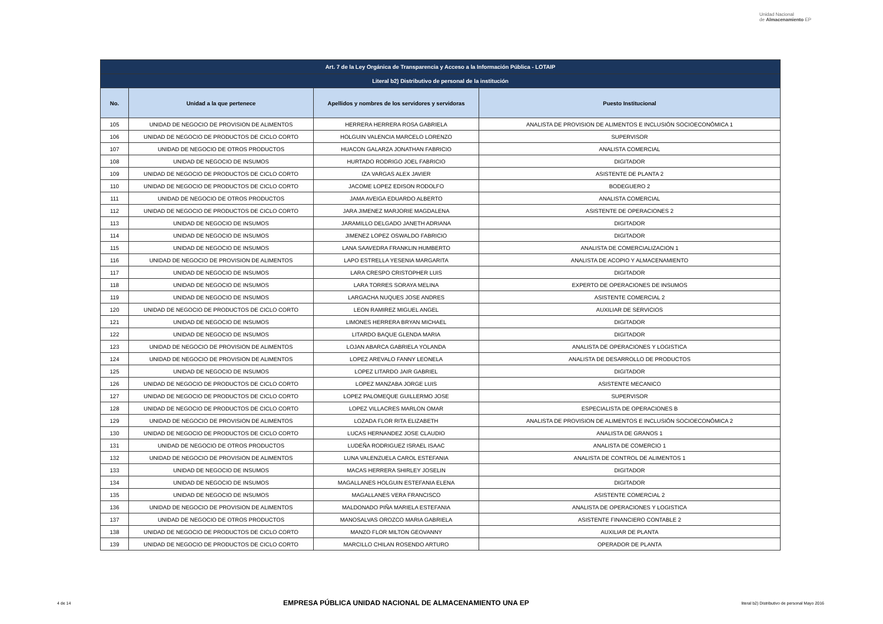Unidad Nacional
de Almacenamiento EP
| Art. 7 de la Ley Orgánica de Transparencia y Acceso a la Información Pública - LOTAIP | | | |
| --- | --- | --- | --- |
| Literal b2) Distributivo de personal de la institución | | | |
| No. | Unidad a la que pertenece | Apellidos y nombres de los servidores y servidoras | Puesto Institucional |
| 105 | UNIDAD DE NEGOCIO DE PROVISION DE ALIMENTOS | HERRERA HERRERA ROSA GABRIELA | ANALISTA DE PROVISION DE ALIMENTOS E INCLUSIÓN SOCIOECONÓMICA 1 |
| 106 | UNIDAD DE NEGOCIO DE PRODUCTOS DE CICLO CORTO | HOLGUIN VALENCIA MARCELO LORENZO | SUPERVISOR |
| 107 | UNIDAD DE NEGOCIO DE OTROS PRODUCTOS | HUACON GALARZA JONATHAN FABRICIO | ANALISTA COMERCIAL |
| 108 | UNIDAD DE NEGOCIO DE INSUMOS | HURTADO RODRIGO JOEL FABRICIO | DIGITADOR |
| 109 | UNIDAD DE NEGOCIO DE PRODUCTOS DE CICLO CORTO | IZA VARGAS ALEX JAVIER | ASISTENTE DE PLANTA 2 |
| 110 | UNIDAD DE NEGOCIO DE PRODUCTOS DE CICLO CORTO | JACOME LOPEZ EDISON RODOLFO | BODEGUERO 2 |
| 111 | UNIDAD DE NEGOCIO DE OTROS PRODUCTOS | JAMA AVEIGA EDUARDO ALBERTO | ANALISTA COMERCIAL |
| 112 | UNIDAD DE NEGOCIO DE PRODUCTOS DE CICLO CORTO | JARA JIMENEZ MARJORIE MAGDALENA | ASISTENTE DE OPERACIONES 2 |
| 113 | UNIDAD DE NEGOCIO DE INSUMOS | JARAMILLO DELGADO JANETH ADRIANA | DIGITADOR |
| 114 | UNIDAD DE NEGOCIO DE INSUMOS | JIMENEZ LOPEZ OSWALDO FABRICIO | DIGITADOR |
| 115 | UNIDAD DE NEGOCIO DE INSUMOS | LANA SAAVEDRA FRANKLIN HUMBERTO | ANALISTA DE COMERCIALIZACION 1 |
| 116 | UNIDAD DE NEGOCIO DE PROVISION DE ALIMENTOS | LAPO ESTRELLA YESENIA MARGARITA | ANALISTA DE ACOPIO Y ALMACENAMIENTO |
| 117 | UNIDAD DE NEGOCIO DE INSUMOS | LARA CRESPO CRISTOPHER LUIS | DIGITADOR |
| 118 | UNIDAD DE NEGOCIO DE INSUMOS | LARA TORRES SORAYA MELINA | EXPERTO DE OPERACIONES DE INSUMOS |
| 119 | UNIDAD DE NEGOCIO DE INSUMOS | LARGACHA NUQUES JOSE ANDRES | ASISTENTE COMERCIAL 2 |
| 120 | UNIDAD DE NEGOCIO DE PRODUCTOS DE CICLO CORTO | LEON RAMIREZ MIGUEL ANGEL | AUXILIAR DE SERVICIOS |
| 121 | UNIDAD DE NEGOCIO DE INSUMOS | LIMONES HERRERA BRYAN MICHAEL | DIGITADOR |
| 122 | UNIDAD DE NEGOCIO DE INSUMOS | LITARDO BAQUE GLENDA MARIA | DIGITADOR |
| 123 | UNIDAD DE NEGOCIO DE PROVISION DE ALIMENTOS | LOJAN ABARCA GABRIELA YOLANDA | ANALISTA DE OPERACIONES Y LOGISTICA |
| 124 | UNIDAD DE NEGOCIO DE PROVISION DE ALIMENTOS | LOPEZ AREVALO FANNY LEONELA | ANALISTA DE DESARROLLO DE PRODUCTOS |
| 125 | UNIDAD DE NEGOCIO DE INSUMOS | LOPEZ LITARDO JAIR GABRIEL | DIGITADOR |
| 126 | UNIDAD DE NEGOCIO DE PRODUCTOS DE CICLO CORTO | LOPEZ MANZABA JORGE LUIS | ASISTENTE MECANICO |
| 127 | UNIDAD DE NEGOCIO DE PRODUCTOS DE CICLO CORTO | LOPEZ PALOMEQUE GUILLERMO JOSE | SUPERVISOR |
| 128 | UNIDAD DE NEGOCIO DE PRODUCTOS DE CICLO CORTO | LOPEZ VILLACRES MARLON OMAR | ESPECIALISTA DE OPERACIONES B |
| 129 | UNIDAD DE NEGOCIO DE PROVISION DE ALIMENTOS | LOZADA FLOR RITA ELIZABETH | ANALISTA DE PROVISION DE ALIMENTOS E INCLUSIÓN SOCIOECONÓMICA 2 |
| 130 | UNIDAD DE NEGOCIO DE PRODUCTOS DE CICLO CORTO | LUCAS HERNANDEZ JOSE CLAUDIO | ANALISTA DE GRANOS 1 |
| 131 | UNIDAD DE NEGOCIO DE OTROS PRODUCTOS | LUDEÑA RODRIGUEZ ISRAEL ISAAC | ANALISTA DE COMERCIO 1 |
| 132 | UNIDAD DE NEGOCIO DE PROVISION DE ALIMENTOS | LUNA VALENZUELA CAROL ESTEFANIA | ANALISTA DE CONTROL DE ALIMENTOS 1 |
| 133 | UNIDAD DE NEGOCIO DE INSUMOS | MACAS HERRERA SHIRLEY JOSELIN | DIGITADOR |
| 134 | UNIDAD DE NEGOCIO DE INSUMOS | MAGALLANES HOLGUIN ESTEFANIA ELENA | DIGITADOR |
| 135 | UNIDAD DE NEGOCIO DE INSUMOS | MAGALLANES VERA FRANCISCO | ASISTENTE COMERCIAL 2 |
| 136 | UNIDAD DE NEGOCIO DE PROVISION DE ALIMENTOS | MALDONADO PIÑA MARIELA ESTEFANIA | ANALISTA DE OPERACIONES Y LOGISTICA |
| 137 | UNIDAD DE NEGOCIO DE OTROS PRODUCTOS | MANOSALVAS OROZCO MARIA GABRIELA | ASISTENTE FINANCIERO CONTABLE 2 |
| 138 | UNIDAD DE NEGOCIO DE PRODUCTOS DE CICLO CORTO | MANZO FLOR MILTON GEOVANNY | AUXILIAR DE PLANTA |
| 139 | UNIDAD DE NEGOCIO DE PRODUCTOS DE CICLO CORTO | MARCILLO CHILAN ROSENDO ARTURO | OPERADOR DE PLANTA |
4 de 14 EMPRESA PÚBLICA UNIDAD NACIONAL DE ALMACENAMIENTO UNA EP literal b2) Distributivo de personal Mayo 2016